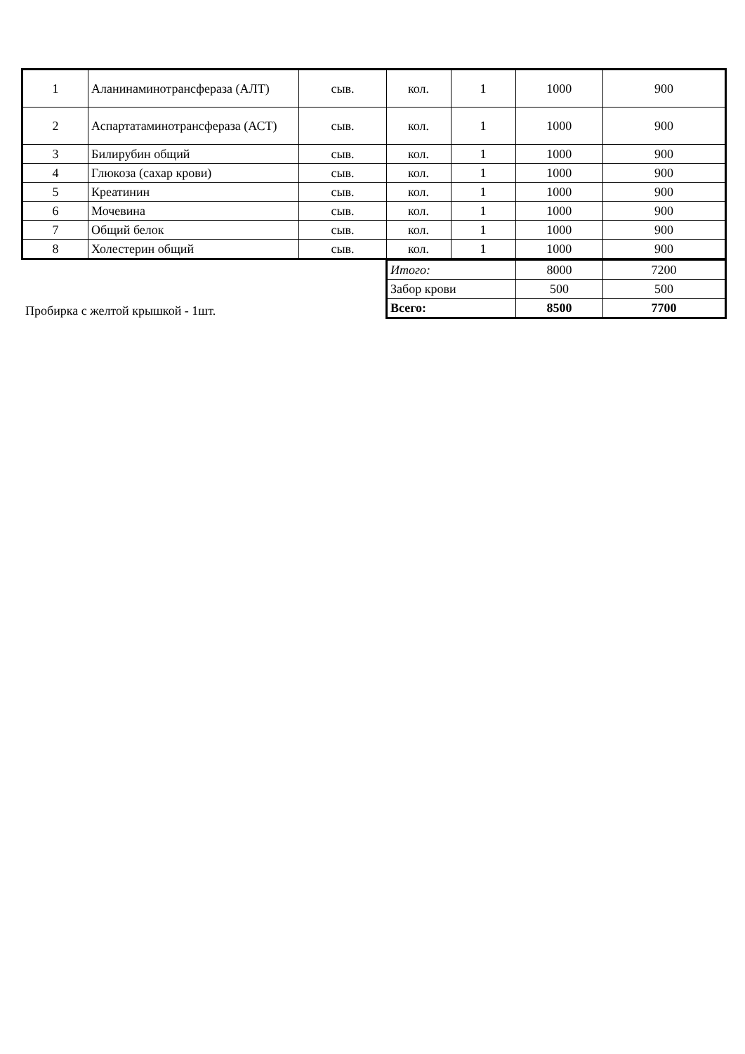| 1 | Аланинаминотрансфераза (АЛТ) | сыв. | кол. | 1 | 1000 | 900 |
| 2 | Аспартатаминотрансфераза (АСТ) | сыв. | кол. | 1 | 1000 | 900 |
| 3 | Билирубин общий | сыв. | кол. | 1 | 1000 | 900 |
| 4 | Глюкоза (сахар крови) | сыв. | кол. | 1 | 1000 | 900 |
| 5 | Креатинин | сыв. | кол. | 1 | 1000 | 900 |
| 6 | Мочевина | сыв. | кол. | 1 | 1000 | 900 |
| 7 | Общий белок | сыв. | кол. | 1 | 1000 | 900 |
| 8 | Холестерин общий | сыв. | кол. | 1 | 1000 | 900 |
Пробирка с желтой крышкой - 1шт.
| Итого: | 8000 | 7200 |
| Забор крови | 500 | 500 |
| Всего: | 8500 | 7700 |